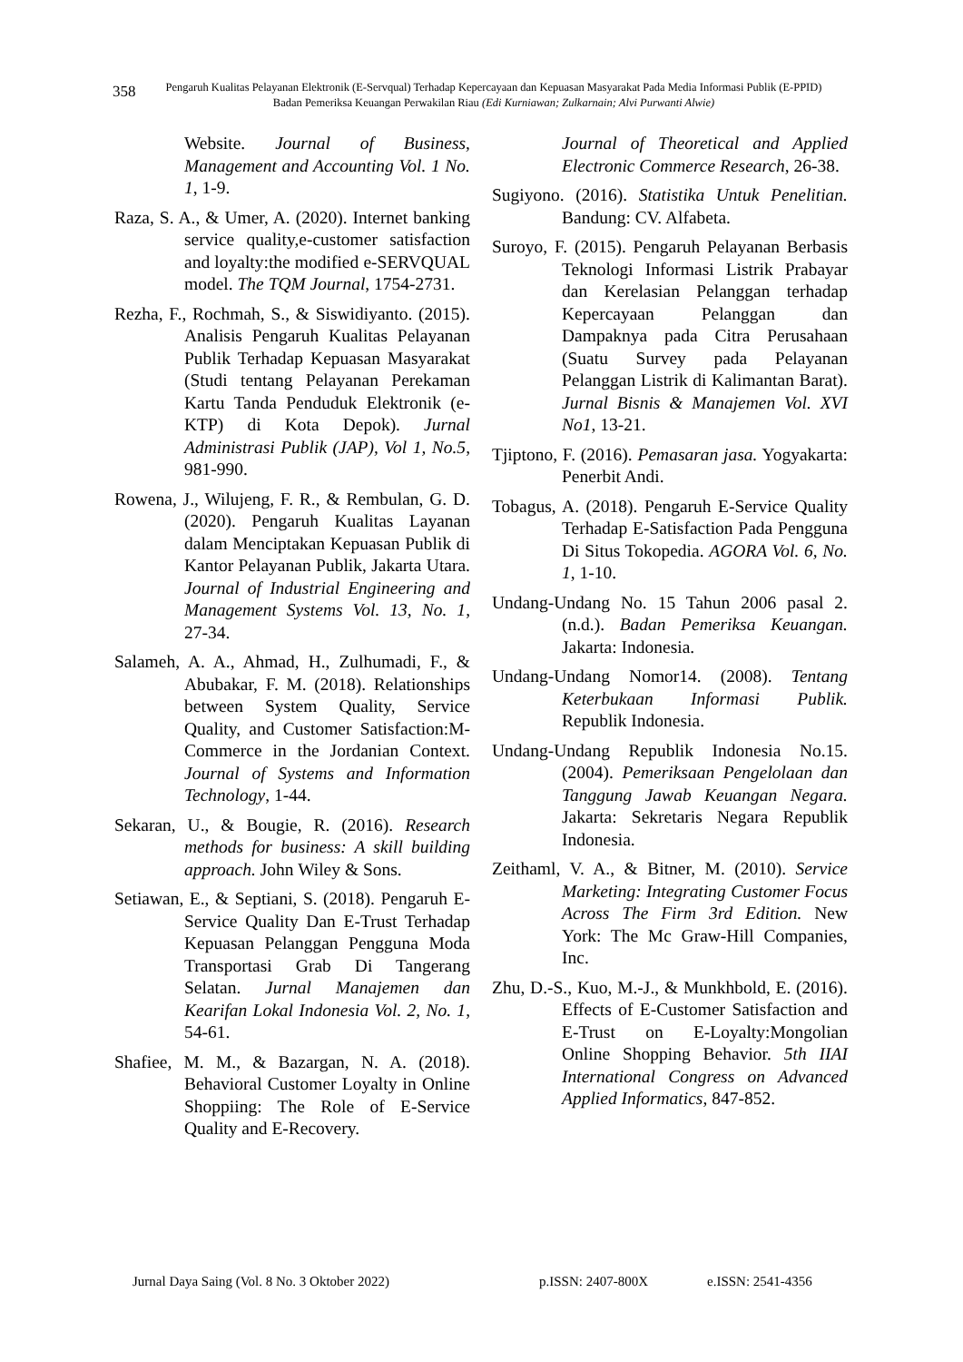358
Pengaruh Kualitas Pelayanan Elektronik (E-Servqual) Terhadap Kepercayaan dan Kepuasan Masyarakat Pada Media Informasi Publik (E-PPID) Badan Pemeriksa Keuangan Perwakilan Riau (Edi Kurniawan; Zulkarnain; Alvi Purwanti Alwie)
Website. Journal of Business, Management and Accounting Vol. 1 No. 1, 1-9.
Raza, S. A., & Umer, A. (2020). Internet banking service quality,e-customer satisfaction and loyalty:the modified e-SERVQUAL model. The TQM Journal, 1754-2731.
Rezha, F., Rochmah, S., & Siswidiyanto. (2015). Analisis Pengaruh Kualitas Pelayanan Publik Terhadap Kepuasan Masyarakat (Studi tentang Pelayanan Perekaman Kartu Tanda Penduduk Elektronik (e-KTP) di Kota Depok). Jurnal Administrasi Publik (JAP), Vol 1, No.5, 981-990.
Rowena, J., Wilujeng, F. R., & Rembulan, G. D. (2020). Pengaruh Kualitas Layanan dalam Menciptakan Kepuasan Publik di Kantor Pelayanan Publik, Jakarta Utara. Journal of Industrial Engineering and Management Systems Vol. 13, No. 1, 27-34.
Salameh, A. A., Ahmad, H., Zulhumadi, F., & Abubakar, F. M. (2018). Relationships between System Quality, Service Quality, and Customer Satisfaction:M-Commerce in the Jordanian Context. Journal of Systems and Information Technology, 1-44.
Sekaran, U., & Bougie, R. (2016). Research methods for business: A skill building approach. John Wiley & Sons.
Setiawan, E., & Septiani, S. (2018). Pengaruh E-Service Quality Dan E-Trust Terhadap Kepuasan Pelanggan Pengguna Moda Transportasi Grab Di Tangerang Selatan. Jurnal Manajemen dan Kearifan Lokal Indonesia Vol. 2, No. 1, 54-61.
Shafiee, M. M., & Bazargan, N. A. (2018). Behavioral Customer Loyalty in Online Shoppiing: The Role of E-Service Quality and E-Recovery.
Journal of Theoretical and Applied Electronic Commerce Research, 26-38.
Sugiyono. (2016). Statistika Untuk Penelitian. Bandung: CV. Alfabeta.
Suroyo, F. (2015). Pengaruh Pelayanan Berbasis Teknologi Informasi Listrik Prabayar dan Kerelasian Pelanggan terhadap Kepercayaan Pelanggan dan Dampaknya pada Citra Perusahaan (Suatu Survey pada Pelayanan Pelanggan Listrik di Kalimantan Barat). Jurnal Bisnis & Manajemen Vol. XVI No1, 13-21.
Tjiptono, F. (2016). Pemasaran jasa. Yogyakarta: Penerbit Andi.
Tobagus, A. (2018). Pengaruh E-Service Quality Terhadap E-Satisfaction Pada Pengguna Di Situs Tokopedia. AGORA Vol. 6, No. 1, 1-10.
Undang-Undang No. 15 Tahun 2006 pasal 2. (n.d.). Badan Pemeriksa Keuangan. Jakarta: Indonesia.
Undang-Undang Nomor14. (2008). Tentang Keterbukaan Informasi Publik. Republik Indonesia.
Undang-Undang Republik Indonesia No.15. (2004). Pemeriksaan Pengelolaan dan Tanggung Jawab Keuangan Negara. Jakarta: Sekretaris Negara Republik Indonesia.
Zeithaml, V. A., & Bitner, M. (2010). Service Marketing: Integrating Customer Focus Across The Firm 3rd Edition. New York: The Mc Graw-Hill Companies, Inc.
Zhu, D.-S., Kuo, M.-J., & Munkhbold, E. (2016). Effects of E-Customer Satisfaction and E-Trust on E-Loyalty:Mongolian Online Shopping Behavior. 5th IIAI International Congress on Advanced Applied Informatics, 847-852.
Jurnal Daya Saing (Vol. 8 No. 3 Oktober 2022) p.ISSN: 2407-800X e.ISSN: 2541-4356